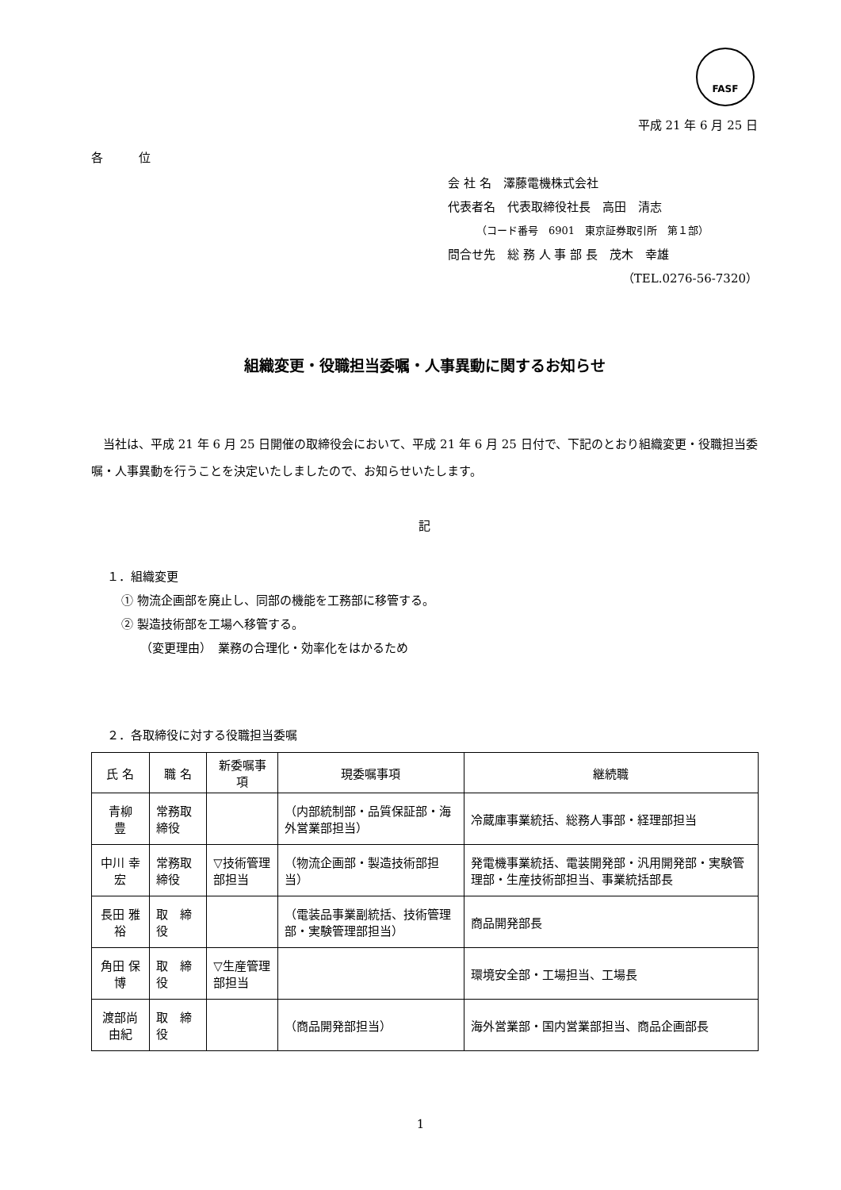FASF
平成 21 年 6 月 25 日
各　　　位
会 社 名　澤藤電機株式会社
代表者名　代表取締役社長　高田　清志
（コード番号　6901　東京証券取引所　第１部）
問合せ先　総 務 人 事 部 長　茂木　幸雄
（TEL.0276-56-7320）
組織変更・役職担当委嘱・人事異動に関するお知らせ
当社は、平成 21 年 6 月 25 日開催の取締役会において、平成 21 年 6 月 25 日付で、下記のとおり組織変更・役職担当委嘱・人事異動を行うことを決定いたしましたので、お知らせいたします。
記
１．組織変更
① 物流企画部を廃止し、同部の機能を工務部に移管する。
② 製造技術部を工場へ移管する。
（変更理由）　業務の合理化・効率化をはかるため
２．各取締役に対する役職担当委嘱
| 氏 名 | 職 名 | 新委嘱事項 | 現委嘱事項 | 継続職 |
| --- | --- | --- | --- | --- |
| 青柳 豊 | 常務取締役 | | （内部統制部・品質保証部・海外営業部担当） | 冷蔵庫事業統括、総務人事部・経理部担当 |
| 中川 幸宏 | 常務取締役 | ▽技術管理部担当 | （物流企画部・製造技術部担当） | 発電機事業統括、電装開発部・汎用開発部・実験管理部・生産技術部担当、事業統括部長 |
| 長田 雅裕 | 取 締 役 | | （電装品事業副統括、技術管理部・実験管理部担当） | 商品開発部長 |
| 角田 保博 | 取 締 役 | ▽生産管理部担当 | | 環境安全部・工場担当、工場長 |
| 渡部尚由紀 | 取 締 役 | | （商品開発部担当） | 海外営業部・国内営業部担当、商品企画部長 |
1